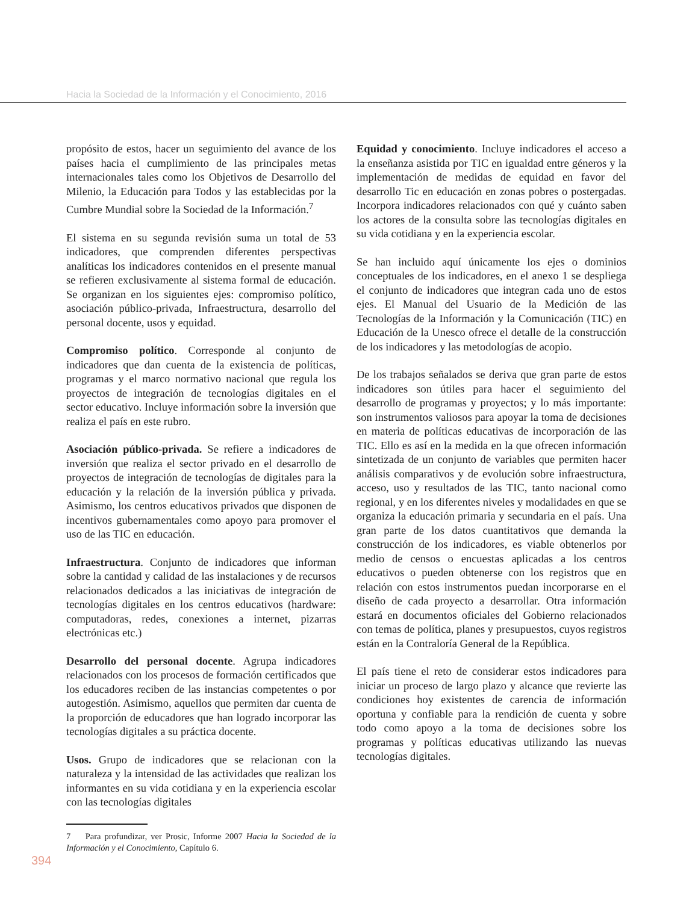Hacia la Sociedad de la Información y el Conocimiento, 2016
propósito de estos, hacer un seguimiento del avance de los países hacia el cumplimiento de las principales metas internacionales tales como los Objetivos de Desarrollo del Milenio, la Educación para Todos y las establecidas por la Cumbre Mundial sobre la Sociedad de la Información.<sup>7</sup>
El sistema en su segunda revisión suma un total de 53 indicadores, que comprenden diferentes perspectivas analíticas los indicadores contenidos en el presente manual se refieren exclusivamente al sistema formal de educación. Se organizan en los siguientes ejes: compromiso político, asociación público-privada, Infraestructura, desarrollo del personal docente, usos y equidad.
Compromiso político. Corresponde al conjunto de indicadores que dan cuenta de la existencia de políticas, programas y el marco normativo nacional que regula los proyectos de integración de tecnologías digitales en el sector educativo. Incluye información sobre la inversión que realiza el país en este rubro.
Asociación público-privada. Se refiere a indicadores de inversión que realiza el sector privado en el desarrollo de proyectos de integración de tecnologías de digitales para la educación y la relación de la inversión pública y privada. Asimismo, los centros educativos privados que disponen de incentivos gubernamentales como apoyo para promover el uso de las TIC en educación.
Infraestructura. Conjunto de indicadores que informan sobre la cantidad y calidad de las instalaciones y de recursos relacionados dedicados a las iniciativas de integración de tecnologías digitales en los centros educativos (hardware: computadoras, redes, conexiones a internet, pizarras electrónicas etc.)
Desarrollo del personal docente. Agrupa indicadores relacionados con los procesos de formación certificados que los educadores reciben de las instancias competentes o por autogestión. Asimismo, aquellos que permiten dar cuenta de la proporción de educadores que han logrado incorporar las tecnologías digitales a su práctica docente.
Usos. Grupo de indicadores que se relacionan con la naturaleza y la intensidad de las actividades que realizan los informantes en su vida cotidiana y en la experiencia escolar con las tecnologías digitales
7 Para profundizar, ver Prosic, Informe 2007 Hacia la Sociedad de la Información y el Conocimiento, Capítulo 6.
Equidad y conocimiento. Incluye indicadores el acceso a la enseñanza asistida por TIC en igualdad entre géneros y la implementación de medidas de equidad en favor del desarrollo Tic en educación en zonas pobres o postergadas. Incorpora indicadores relacionados con qué y cuánto saben los actores de la consulta sobre las tecnologías digitales en su vida cotidiana y en la experiencia escolar.
Se han incluido aquí únicamente los ejes o dominios conceptuales de los indicadores, en el anexo 1 se despliega el conjunto de indicadores que integran cada uno de estos ejes. El Manual del Usuario de la Medición de las Tecnologías de la Información y la Comunicación (TIC) en Educación de la Unesco ofrece el detalle de la construcción de los indicadores y las metodologías de acopio.
De los trabajos señalados se deriva que gran parte de estos indicadores son útiles para hacer el seguimiento del desarrollo de programas y proyectos; y lo más importante: son instrumentos valiosos para apoyar la toma de decisiones en materia de políticas educativas de incorporación de las TIC. Ello es así en la medida en la que ofrecen información sintetizada de un conjunto de variables que permiten hacer análisis comparativos y de evolución sobre infraestructura, acceso, uso y resultados de las TIC, tanto nacional como regional, y en los diferentes niveles y modalidades en que se organiza la educación primaria y secundaria en el país. Una gran parte de los datos cuantitativos que demanda la construcción de los indicadores, es viable obtenerlos por medio de censos o encuestas aplicadas a los centros educativos o pueden obtenerse con los registros que en relación con estos instrumentos puedan incorporarse en el diseño de cada proyecto a desarrollar. Otra información estará en documentos oficiales del Gobierno relacionados con temas de política, planes y presupuestos, cuyos registros están en la Contraloría General de la República.
El país tiene el reto de considerar estos indicadores para iniciar un proceso de largo plazo y alcance que revierte las condiciones hoy existentes de carencia de información oportuna y confiable para la rendición de cuenta y sobre todo como apoyo a la toma de decisiones sobre los programas y políticas educativas utilizando las nuevas tecnologías digitales.
394